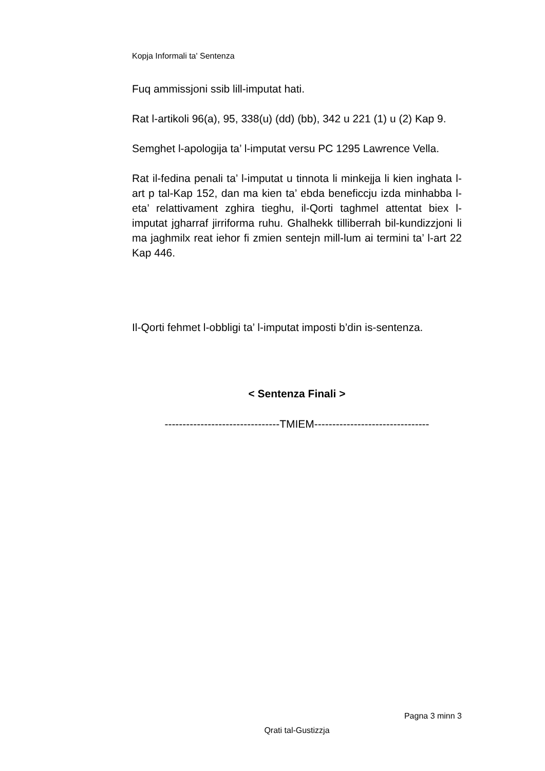Kopja Informali ta' Sentenza
Fuq ammissjoni ssib lill-imputat hati.
Rat l-artikoli 96(a), 95, 338(u) (dd) (bb), 342 u 221 (1) u (2) Kap 9.
Semghet l-apologija ta’ l-imputat versu PC 1295 Lawrence Vella.
Rat il-fedina penali ta’ l-imputat u tinnota li minkejja li kien inghata l-art p tal-Kap 152, dan ma kien ta’ ebda beneficcju izda minhabba l-eta’ relattivament zghira tieghu, il-Qorti taghmel attentat biex l-imputat jgharraf jirriforma ruhu. Ghalhekk tilliberrah bil-kundizzjoni li ma jaghmilx reat iehor fi zmien sentejn mill-lum ai termini ta’ l-art 22 Kap 446.
Il-Qorti fehmet l-obbligi ta’ l-imputat imposti b’din is-sentenza.
< Sentenza Finali >
--------------------------------TMIEM--------------------------------
Pagna 3 minn 3
Qrati tal-Gustizzja